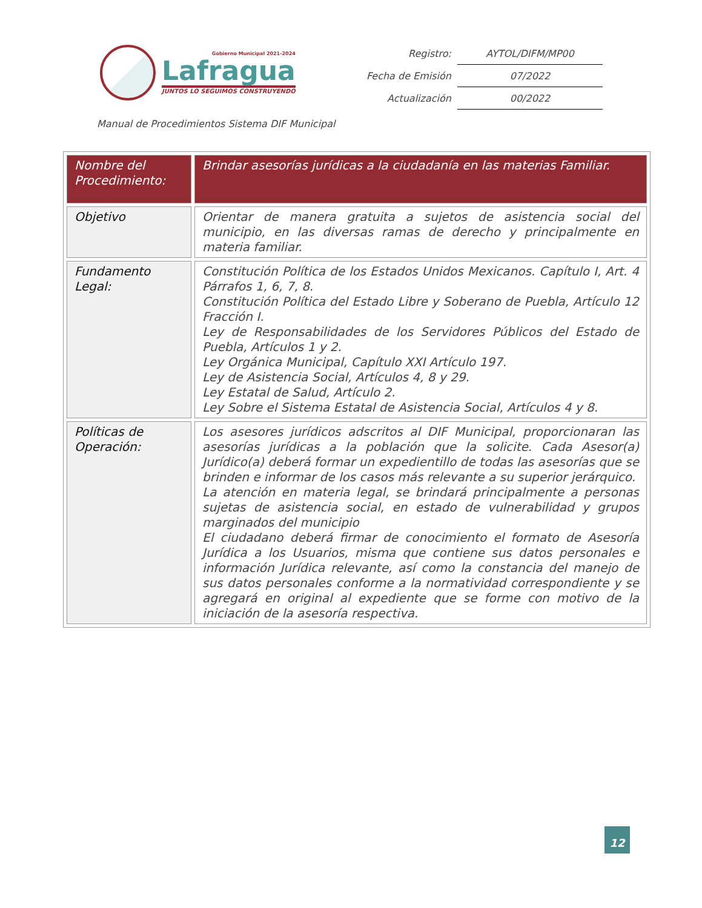Gobierno Municipal 2021-2024
Lafragua
JUNTOS LO SEGUIMOS CONSTRUYENDO
| Registro: | AYTOL/DIFM/MP00 |
| Fecha de Emisión | 07/2022 |
| Actualización | 00/2022 |
Manual de Procedimientos Sistema DIF Municipal
| Nombre del Procedimiento: | Brindar asesorías jurídicas a la ciudadanía en las materias Familiar. |
| Objetivo | Orientar de manera gratuita a sujetos de asistencia social del municipio, en las diversas ramas de derecho y principalmente en materia familiar. |
| Fundamento Legal: | Constitución Política de los Estados Unidos Mexicanos. Capítulo I, Art. 4 Párrafos 1, 6, 7, 8. Constitución Política del Estado Libre y Soberano de Puebla, Artículo 12 Fracción I. Ley de Responsabilidades de los Servidores Públicos del Estado de Puebla, Artículos 1 y 2. Ley Orgánica Municipal, Capítulo XXI Artículo 197. Ley de Asistencia Social, Artículos 4, 8 y 29. Ley Estatal de Salud, Artículo 2. Ley Sobre el Sistema Estatal de Asistencia Social, Artículos 4 y 8. |
| Políticas de Operación: | Los asesores jurídicos adscritos al DIF Municipal, proporcionaran las asesorías jurídicas a la población que la solicite. Cada Asesor(a) Jurídico(a) deberá formar un expedientillo de todas las asesorías que se brinden e informar de los casos más relevante a su superior jerárquico. La atención en materia legal, se brindará principalmente a personas sujetas de asistencia social, en estado de vulnerabilidad y grupos marginados del municipio El ciudadano deberá firmar de conocimiento el formato de Asesoría Jurídica a los Usuarios, misma que contiene sus datos personales e información Jurídica relevante, así como la constancia del manejo de sus datos personales conforme a la normatividad correspondiente y se agregará en original al expediente que se forme con motivo de la iniciación de la asesoría respectiva. |
12